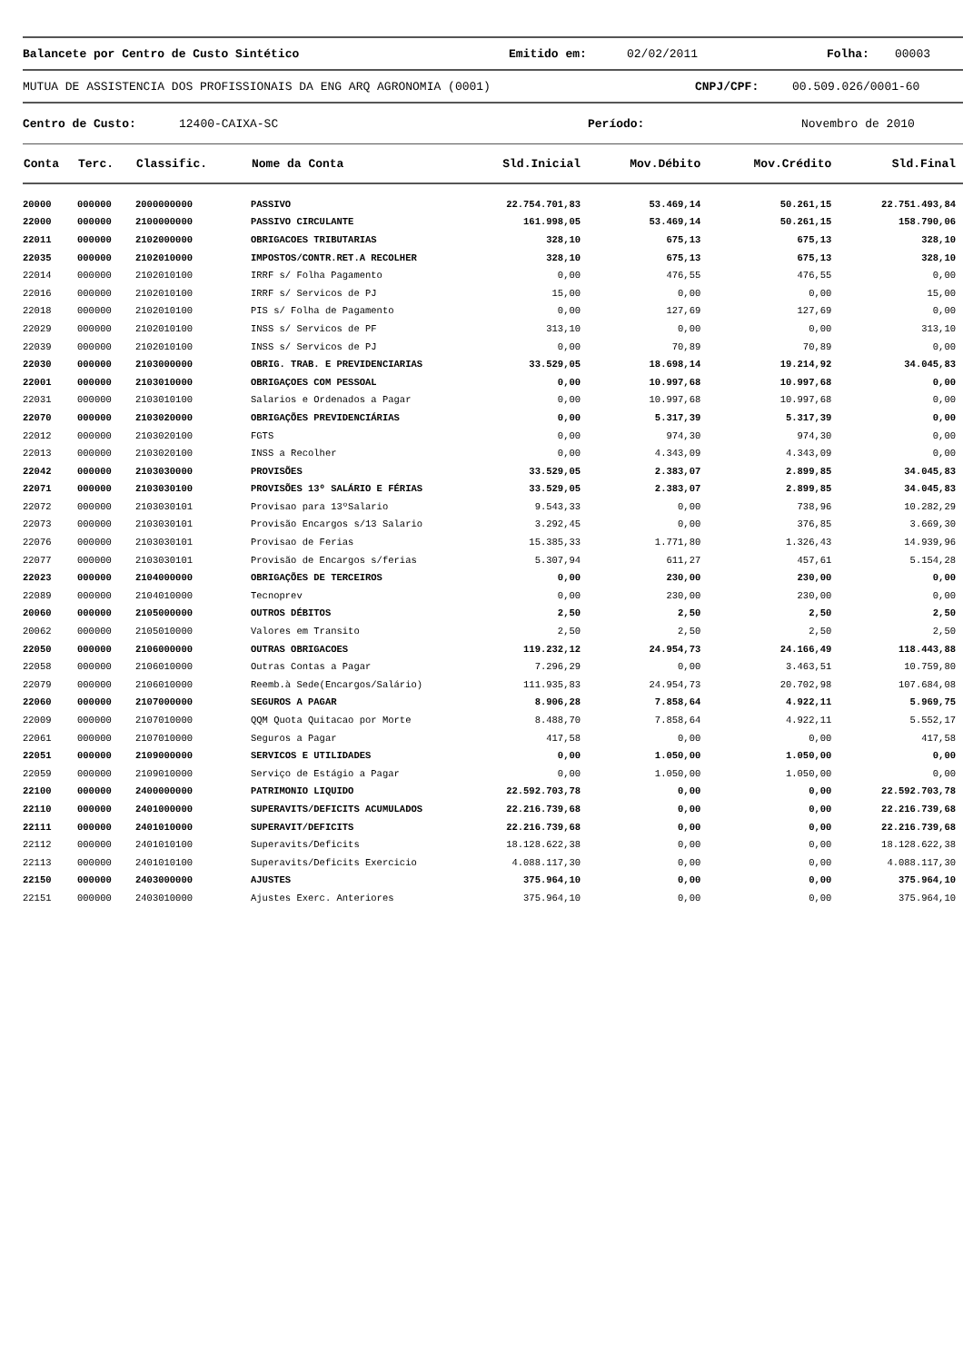Balancete por Centro de Custo Sintético Emitido em: 02/02/2011 Folha: 00003
MUTUA DE ASSISTENCIA DOS PROFISSIONAIS DA ENG ARQ AGRONOMIA (0001) CNPJ/CPF: 00.509.026/0001-60
Centro de Custo: 12400-CAIXA-SC Período: Novembro de 2010
| Conta | Terc. | Classific. | Nome da Conta | Sld.Inicial | Mov.Débito | Mov.Crédito | Sld.Final |
| --- | --- | --- | --- | --- | --- | --- | --- |
| 20000 | 000000 | 2000000000 | PASSIVO | 22.754.701,83 | 53.469,14 | 50.261,15 | 22.751.493,84 |
| 22000 | 000000 | 2100000000 | PASSIVO CIRCULANTE | 161.998,05 | 53.469,14 | 50.261,15 | 158.790,06 |
| 22011 | 000000 | 2102000000 | OBRIGACOES TRIBUTARIAS | 328,10 | 675,13 | 675,13 | 328,10 |
| 22035 | 000000 | 2102010000 | IMPOSTOS/CONTR.RET.A RECOLHER | 328,10 | 675,13 | 675,13 | 328,10 |
| 22014 | 000000 | 2102010100 | IRRF s/ Folha Pagamento | 0,00 | 476,55 | 476,55 | 0,00 |
| 22016 | 000000 | 2102010100 | IRRF s/ Servicos de PJ | 15,00 | 0,00 | 0,00 | 15,00 |
| 22018 | 000000 | 2102010100 | PIS s/ Folha de Pagamento | 0,00 | 127,69 | 127,69 | 0,00 |
| 22029 | 000000 | 2102010100 | INSS s/ Servicos de PF | 313,10 | 0,00 | 0,00 | 313,10 |
| 22039 | 000000 | 2102010100 | INSS s/ Servicos de PJ | 0,00 | 70,89 | 70,89 | 0,00 |
| 22030 | 000000 | 2103000000 | OBRIG. TRAB. E PREVIDENCIARIAS | 33.529,05 | 18.698,14 | 19.214,92 | 34.045,83 |
| 22001 | 000000 | 2103010000 | OBRIGAÇOES COM PESSOAL | 0,00 | 10.997,68 | 10.997,68 | 0,00 |
| 22031 | 000000 | 2103010100 | Salarios e Ordenados a Pagar | 0,00 | 10.997,68 | 10.997,68 | 0,00 |
| 22070 | 000000 | 2103020000 | OBRIGAÇÕES PREVIDENCIÁRIAS | 0,00 | 5.317,39 | 5.317,39 | 0,00 |
| 22012 | 000000 | 2103020100 | FGTS | 0,00 | 974,30 | 974,30 | 0,00 |
| 22013 | 000000 | 2103020100 | INSS a Recolher | 0,00 | 4.343,09 | 4.343,09 | 0,00 |
| 22042 | 000000 | 2103030000 | PROVISÕES | 33.529,05 | 2.383,07 | 2.899,85 | 34.045,83 |
| 22071 | 000000 | 2103030100 | PROVISÕES 13º SALÁRIO E FÉRIAS | 33.529,05 | 2.383,07 | 2.899,85 | 34.045,83 |
| 22072 | 000000 | 2103030101 | Provisao para 13ºSalario | 9.543,33 | 0,00 | 738,96 | 10.282,29 |
| 22073 | 000000 | 2103030101 | Provisão Encargos s/13 Salario | 3.292,45 | 0,00 | 376,85 | 3.669,30 |
| 22076 | 000000 | 2103030101 | Provisao de Ferias | 15.385,33 | 1.771,80 | 1.326,43 | 14.939,96 |
| 22077 | 000000 | 2103030101 | Provisão de Encargos s/ferias | 5.307,94 | 611,27 | 457,61 | 5.154,28 |
| 22023 | 000000 | 2104000000 | OBRIGAÇÕES DE TERCEIROS | 0,00 | 230,00 | 230,00 | 0,00 |
| 22089 | 000000 | 2104010000 | Tecnoprev | 0,00 | 230,00 | 230,00 | 0,00 |
| 20060 | 000000 | 2105000000 | OUTROS DÉBITOS | 2,50 | 2,50 | 2,50 | 2,50 |
| 20062 | 000000 | 2105010000 | Valores em Transito | 2,50 | 2,50 | 2,50 | 2,50 |
| 22050 | 000000 | 2106000000 | OUTRAS OBRIGACOES | 119.232,12 | 24.954,73 | 24.166,49 | 118.443,88 |
| 22058 | 000000 | 2106010000 | Outras Contas a Pagar | 7.296,29 | 0,00 | 3.463,51 | 10.759,80 |
| 22079 | 000000 | 2106010000 | Reemb.à Sede(Encargos/Salário) | 111.935,83 | 24.954,73 | 20.702,98 | 107.684,08 |
| 22060 | 000000 | 2107000000 | SEGUROS A PAGAR | 8.906,28 | 7.858,64 | 4.922,11 | 5.969,75 |
| 22009 | 000000 | 2107010000 | QQM Quota Quitacao por Morte | 8.488,70 | 7.858,64 | 4.922,11 | 5.552,17 |
| 22061 | 000000 | 2107010000 | Seguros a Pagar | 417,58 | 0,00 | 0,00 | 417,58 |
| 22051 | 000000 | 2109000000 | SERVICOS E UTILIDADES | 0,00 | 1.050,00 | 1.050,00 | 0,00 |
| 22059 | 000000 | 2109010000 | Serviço de Estágio a Pagar | 0,00 | 1.050,00 | 1.050,00 | 0,00 |
| 22100 | 000000 | 2400000000 | PATRIMONIO LIQUIDO | 22.592.703,78 | 0,00 | 0,00 | 22.592.703,78 |
| 22110 | 000000 | 2401000000 | SUPERAVITS/DEFICITS ACUMULADOS | 22.216.739,68 | 0,00 | 0,00 | 22.216.739,68 |
| 22111 | 000000 | 2401010000 | SUPERAVIT/DEFICITS | 22.216.739,68 | 0,00 | 0,00 | 22.216.739,68 |
| 22112 | 000000 | 2401010100 | Superavits/Deficits | 18.128.622,38 | 0,00 | 0,00 | 18.128.622,38 |
| 22113 | 000000 | 2401010100 | Superavits/Deficits Exercicio | 4.088.117,30 | 0,00 | 0,00 | 4.088.117,30 |
| 22150 | 000000 | 2403000000 | AJUSTES | 375.964,10 | 0,00 | 0,00 | 375.964,10 |
| 22151 | 000000 | 2403010000 | Ajustes Exerc. Anteriores | 375.964,10 | 0,00 | 0,00 | 375.964,10 |